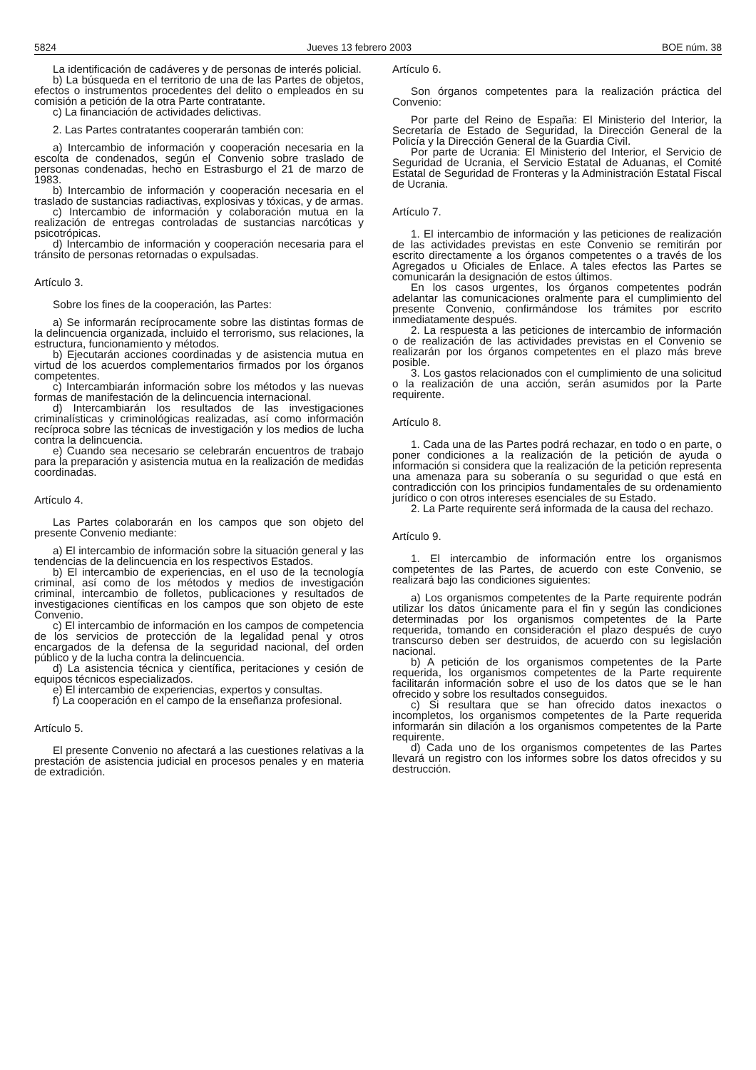5824 Jueves 13 febrero 2003 BOE núm. 38
La identificación de cadáveres y de personas de interés policial.
b) La búsqueda en el territorio de una de las Partes de objetos, efectos o instrumentos procedentes del delito o empleados en su comisión a petición de la otra Parte contratante.
c) La financiación de actividades delictivas.
2. Las Partes contratantes cooperarán también con:
a) Intercambio de información y cooperación necesaria en la escolta de condenados, según el Convenio sobre traslado de personas condenadas, hecho en Estrasburgo el 21 de marzo de 1983.
b) Intercambio de información y cooperación necesaria en el traslado de sustancias radiactivas, explosivas y tóxicas, y de armas.
c) Intercambio de información y colaboración mutua en la realización de entregas controladas de sustancias narcóticas y psicotrópicas.
d) Intercambio de información y cooperación necesaria para el tránsito de personas retornadas o expulsadas.
Artículo 3.
Sobre los fines de la cooperación, las Partes:
a) Se informarán recíprocamente sobre las distintas formas de la delincuencia organizada, incluido el terrorismo, sus relaciones, la estructura, funcionamiento y métodos.
b) Ejecutarán acciones coordinadas y de asistencia mutua en virtud de los acuerdos complementarios firmados por los órganos competentes.
c) Intercambiarán información sobre los métodos y las nuevas formas de manifestación de la delincuencia internacional.
d) Intercambiarán los resultados de las investigaciones criminalísticas y criminológicas realizadas, así como información recíproca sobre las técnicas de investigación y los medios de lucha contra la delincuencia.
e) Cuando sea necesario se celebrarán encuentros de trabajo para la preparación y asistencia mutua en la realización de medidas coordinadas.
Artículo 4.
Las Partes colaborarán en los campos que son objeto del presente Convenio mediante:
a) El intercambio de información sobre la situación general y las tendencias de la delincuencia en los respectivos Estados.
b) El intercambio de experiencias, en el uso de la tecnología criminal, así como de los métodos y medios de investigación criminal, intercambio de folletos, publicaciones y resultados de investigaciones científicas en los campos que son objeto de este Convenio.
c) El intercambio de información en los campos de competencia de los servicios de protección de la legalidad penal y otros encargados de la defensa de la seguridad nacional, del orden público y de la lucha contra la delincuencia.
d) La asistencia técnica y científica, peritaciones y cesión de equipos técnicos especializados.
e) El intercambio de experiencias, expertos y consultas.
f) La cooperación en el campo de la enseñanza profesional.
Artículo 5.
El presente Convenio no afectará a las cuestiones relativas a la prestación de asistencia judicial en procesos penales y en materia de extradición.
Artículo 6.
Son órganos competentes para la realización práctica del Convenio:
Por parte del Reino de España: El Ministerio del Interior, la Secretaría de Estado de Seguridad, la Dirección General de la Policía y la Dirección General de la Guardia Civil.
Por parte de Ucrania: El Ministerio del Interior, el Servicio de Seguridad de Ucrania, el Servicio Estatal de Aduanas, el Comité Estatal de Seguridad de Fronteras y la Administración Estatal Fiscal de Ucrania.
Artículo 7.
1. El intercambio de información y las peticiones de realización de las actividades previstas en este Convenio se remitirán por escrito directamente a los órganos competentes o a través de los Agregados u Oficiales de Enlace. A tales efectos las Partes se comunicarán la designación de estos últimos.
En los casos urgentes, los órganos competentes podrán adelantar las comunicaciones oralmente para el cumplimiento del presente Convenio, confirmándose los trámites por escrito inmediatamente después.
2. La respuesta a las peticiones de intercambio de información o de realización de las actividades previstas en el Convenio se realizarán por los órganos competentes en el plazo más breve posible.
3. Los gastos relacionados con el cumplimiento de una solicitud o la realización de una acción, serán asumidos por la Parte requirente.
Artículo 8.
1. Cada una de las Partes podrá rechazar, en todo o en parte, o poner condiciones a la realización de la petición de ayuda o información si considera que la realización de la petición representa una amenaza para su soberanía o su seguridad o que está en contradicción con los principios fundamentales de su ordenamiento jurídico o con otros intereses esenciales de su Estado.
2. La Parte requirente será informada de la causa del rechazo.
Artículo 9.
1. El intercambio de información entre los organismos competentes de las Partes, de acuerdo con este Convenio, se realizará bajo las condiciones siguientes:
a) Los organismos competentes de la Parte requirente podrán utilizar los datos únicamente para el fin y según las condiciones determinadas por los organismos competentes de la Parte requerida, tomando en consideración el plazo después de cuyo transcurso deben ser destruidos, de acuerdo con su legislación nacional.
b) A petición de los organismos competentes de la Parte requerida, los organismos competentes de la Parte requirente facilitarán información sobre el uso de los datos que se le han ofrecido y sobre los resultados conseguidos.
c) Si resultara que se han ofrecido datos inexactos o incompletos, los organismos competentes de la Parte requerida informarán sin dilación a los organismos competentes de la Parte requirente.
d) Cada uno de los organismos competentes de las Partes llevará un registro con los informes sobre los datos ofrecidos y su destrucción.